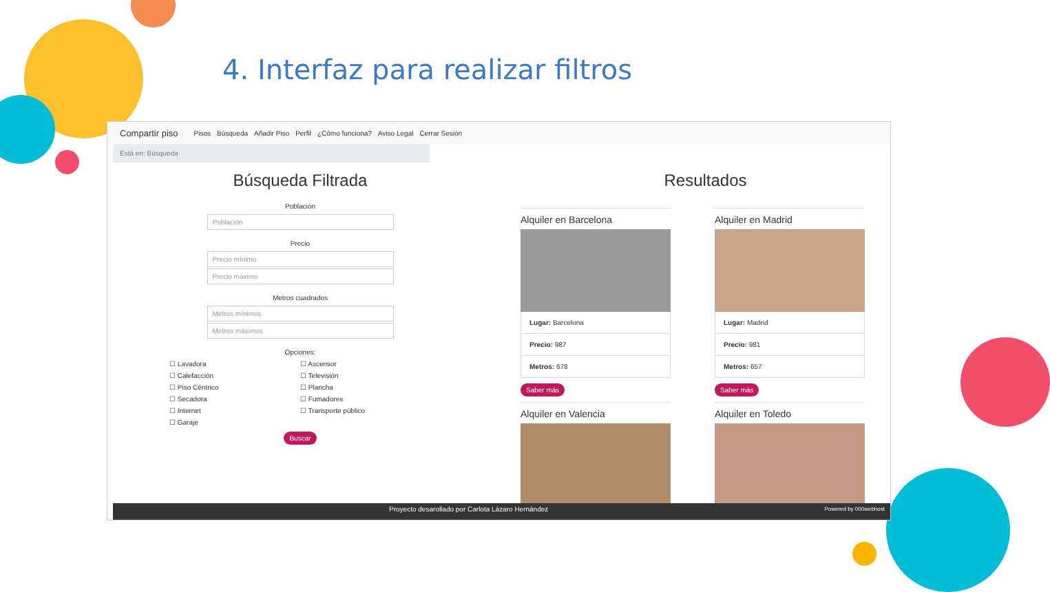4. Interfaz para realizar filtros
Compartir piso Pisos Búsqueda Añadir Piso Perfil ¿Cómo funciona? Aviso Legal Cerrar Sesión
Está en: Búsqueda
Búsqueda Filtrada
Población
Población
Precio
Precio mínimo
Precio máximo
Metros cuadrados
Metros mínimos
Metros máximos
Opciones:
☐ Lavadora ☐ Ascensor ☐ Calefacción ☐ Televisión ☐ Piso Céntrico ☐ Plancha ☐ Secadora ☐ Fumadores ☐ Internet ☐ Transporte público ☐ Garaje
Buscar
Resultados
Alquiler en Barcelona
Lugar: Barcelona
Precio: 987
Metros: 678
Saber más
Alquiler en Madrid
Lugar: Madrid
Precio: 981
Metros: 657
Saber más
Alquiler en Valencia
Alquiler en Toledo
Proyecto desarollado por Carlota Lázaro Hernández Powered by 000webhost